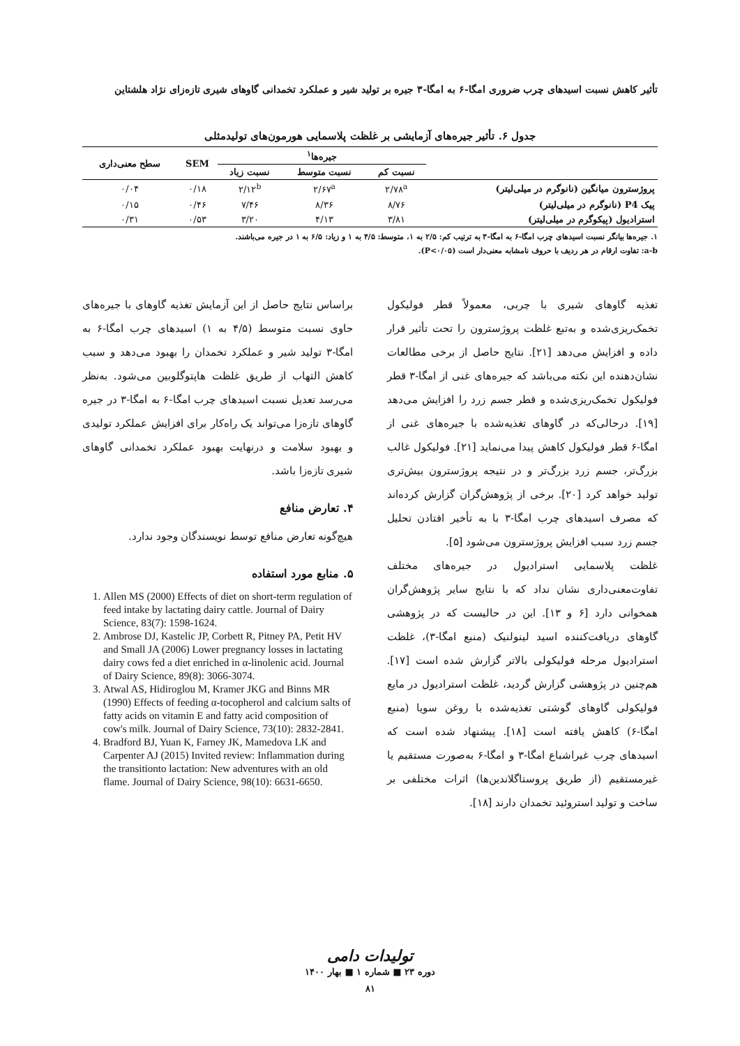تأثیر کاهش نسبت اسیدهای چرب ضروری امگا-۶ به امگا-۳ جیره بر تولید شیر و عملکرد تخمدانی گاوهای شیری تازه‌زای نژاد هلشتاین
جدول ۶. تأثیر جیره‌های آزمایشی بر غلظت پلاسمایی هورمون‌های تولیدمثلی
| | جیره‌ها<sup>۱</sup> | | | SEM | سطح معنی‌داری |
| --- | --- | --- | --- | --- | --- |
| | نسبت کم | نسبت متوسط | نسبت زیاد | | |
| پروژسترون میانگین (نانوگرم در میلی‌لیتر) | ۲/۷۸<sup>a</sup> | ۲/۶۷<sup>a</sup> | ۲/۱۲<sup>b</sup> | ۰/۱۸ | ۰/۰۴ |
| پیک P4 (نانوگرم در میلی‌لیتر) | ۸/۷۶ | ۸/۳۶ | ۷/۴۶ | ۰/۴۶ | ۰/۱۵ |
| استرادیول (پیکوگرم در میلی‌لیتر) | ۳/۸۱ | ۴/۱۳ | ۳/۲۰ | ۰/۵۳ | ۰/۳۱ |
۱. جیره‌ها بیانگر نسبت اسیدهای چرب امگا-۶ به امگا-۳ به ترتیب کم: ۲/۵ به ۱، متوسط: ۴/۵ به ۱ و زیاد: ۶/۵ به ۱ در جیره می‌باشند.
a-b: تفاوت ارقام در هر ردیف با حروف نامشابه معنی‌دار است (P<۰/۰۵).
تغذیه گاوهای شیری با چربی، معمولاً قطر فولیکول تخمک‌ریزی‌شده و به‌تبع غلظت پروژسترون را تحت تأثیر قرار داده و افزایش می‌دهد [۲۱]. نتایج حاصل از برخی مطالعات نشان‌دهنده این نکته می‌باشد که جیره‌های غنی از امگا-۳ قطر فولیکول تخمک‌ریزی‌شده و قطر جسم زرد را افزایش می‌دهد [۱۹]. درحالی‌که در گاوهای تغذیه‌شده با جیره‌های غنی از امگا-۶ قطر فولیکول کاهش پیدا می‌نماید [۲۱]. فولیکول غالب بزرگ‌تر، جسم زرد بزرگ‌تر و در نتیجه پروژسترون بیش‌تری تولید خواهد کرد [۲۰]. برخی از پژوهش‌گران گزارش کرده‌اند که مصرف اسیدهای چرب امگا-۳ با به تأخیر افتادن تحلیل جسم زرد سبب افزایش پروژسترون می‌شود [۵].
غلظت پلاسمایی استرادیول در جیره‌های مختلف تفاوت‌معنی‌داری نشان نداد که با نتایج سایر پژوهش‌گران همخوانی دارد [۶ و ۱۳]. این در حالیست که در پژوهشی گاوهای دریافت‌کننده اسید لینولنیک (منبع امگا-۳)، غلظت استرادیول مرحله فولیکولی بالاتر گزارش شده است [۱۷]. هم‌چنین در پژوهشی گزارش گردید، غلظت استرادیول در مایع فولیکولی گاوهای گوشتی تغذیه‌شده با روغن سویا (منبع امگا-۶) کاهش یافته است [۱۸]. پیشنهاد شده است که اسیدهای چرب غیراشباع امگا-۳ و امگا-۶ به‌صورت مستقیم یا غیرمستقیم (از طریق پروستاگلاندین‌ها) اثرات مختلفی بر ساخت و تولید استروئید تخمدان دارند [۱۸].
براساس نتایج حاصل از این آزمایش تغذیه گاوهای با جیره‌های حاوی نسبت متوسط (۴/۵ به ۱) اسیدهای چرب امگا-۶ به امگا-۳ تولید شیر و عملکرد تخمدان را بهبود می‌دهد و سبب کاهش التهاب از طریق غلظت هاپتوگلوبین می‌شود. به‌نظر می‌رسد تعدیل نسبت اسیدهای چرب امگا-۶ به امگا-۳ در جیره گاوهای تازه‌زا می‌تواند یک راه‌کار برای افزایش عملکرد تولیدی و بهبود سلامت و درنهایت بهبود عملکرد تخمدانی گاوهای شیری تازه‌زا باشد.
۴. تعارض منافع
هیچ‌گونه تعارض منافع توسط نویسندگان وجود ندارد.
۵. منابع مورد استفاده
1. Allen MS (2000) Effects of diet on short-term regulation of feed intake by lactating dairy cattle. Journal of Dairy Science, 83(7): 1598-1624.
2. Ambrose DJ, Kastelic JP, Corbett R, Pitney PA, Petit HV and Small JA (2006) Lower pregnancy losses in lactating dairy cows fed a diet enriched in α-linolenic acid. Journal of Dairy Science, 89(8): 3066-3074.
3. Atwal AS, Hidiroglou M, Kramer JKG and Binns MR (1990) Effects of feeding α-tocopherol and calcium salts of fatty acids on vitamin E and fatty acid composition of cow's milk. Journal of Dairy Science, 73(10): 2832-2841.
4. Bradford BJ, Yuan K, Farney JK, Mamedova LK and Carpenter AJ (2015) Invited review: Inflammation during the transitionto lactation: New adventures with an old flame. Journal of Dairy Science, 98(10): 6631-6650.
تولیدات دامی
دوره ۲۳ ■ شماره ۱ ■ بهار ۱۴۰۰
۸۱